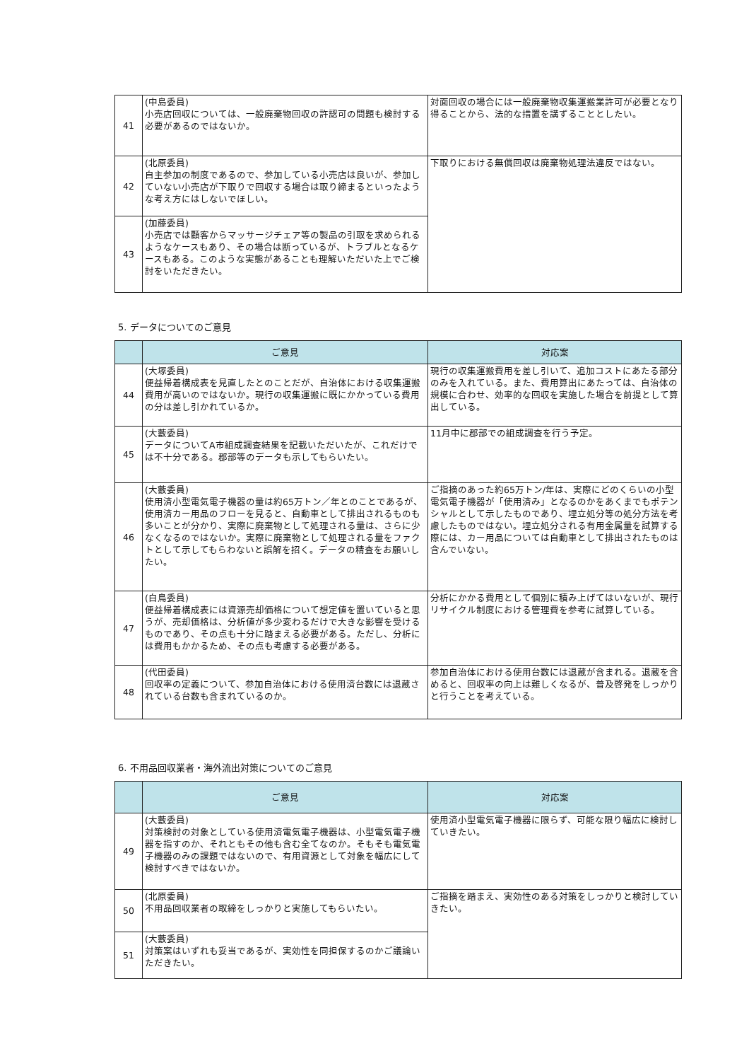| 41 | (中島委員) 小売店回収については、一般廃棄物回収の許認可の問題も検討する必要があるのではないか。 | 対面回収の場合には一般廃棄物収集運搬業許可が必要となり得ることから、法的な措置を講ずることとしたい。 |
| 42 | (北原委員) 自主参加の制度であるので、参加している小売店は良いが、参加していない小売店が下取りで回収する場合は取り締まるといったような考え方にはしないでほしい。 | 下取りにおける無償回収は廃棄物処理法違反ではない。 |
| 43 | (加藤委員) 小売店では顧客からマッサージチェア等の製品の引取を求められるようなケースもあり、その場合は断っているが、トラブルとなるケースもある。このような実態があることも理解いただいた上でご検討をいただきたい。 | |
5. データについてのご意見
| | ご意見 | 対応案 |
| --- | --- | --- |
| 44 | (大塚委員) 便益帰着構成表を見直したとのことだが、自治体における収集運搬費用が高いのではないか。現行の収集運搬に既にかかっている費用の分は差し引かれているか。 | 現行の収集運搬費用を差し引いて、追加コストにあたる部分のみを入れている。また、費用算出にあたっては、自治体の規模に合わせ、効率的な回収を実施した場合を前提として算出している。 |
| 45 | (大藪委員) データについてA市組成調査結果を記載いただいたが、これだけでは不十分である。郡部等のデータも示してもらいたい。 | 11月中に郡部での組成調査を行う予定。 |
| 46 | (大藪委員) 使用済小型電気電子機器の量は約65万トン／年とのことであるが、使用済カー用品のフローを見ると、自動車として排出されるものも多いことが分かり、実際に廃棄物として処理される量は、さらに少なくなるのではないか。実際に廃棄物として処理される量をファクトとして示してもらわないと誤解を招く。データの精査をお願いしたい。 | ご指摘のあった約65万トン/年は、実際にどのくらいの小型電気電子機器が「使用済み」となるのかをあくまでもポテンシャルとして示したものであり、埋立処分等の処分方法を考慮したものではない。埋立処分される有用金属量を試算する際には、カー用品については自動車として排出されたものは含んでいない。 |
| 47 | (白鳥委員) 便益帰着構成表には資源売却価格について想定値を置いていると思うが、売却価格は、分析値が多少変わるだけで大きな影響を受けるものであり、その点も十分に踏まえる必要がある。ただし、分析には費用もかかるため、その点も考慮する必要がある。 | 分析にかかる費用として個別に積み上げてはいないが、現行リサイクル制度における管理費を参考に試算している。 |
| 48 | (代田委員) 回収率の定義について、参加自治体における使用済台数には退蔵されている台数も含まれているのか。 | 参加自治体における使用台数には退蔵が含まれる。退蔵を含めると、回収率の向上は難しくなるが、普及啓発をしっかりと行うことを考えている。 |
6. 不用品回収業者・海外流出対策についてのご意見
| | ご意見 | 対応案 |
| --- | --- | --- |
| 49 | (大藪委員) 対策検討の対象としている使用済電気電子機器は、小型電気電子機器を指すのか、それともその他も含む全てなのか。そもそも電気電子機器のみの課題ではないので、有用資源として対象を幅広にして検討すべきではないか。 | 使用済小型電気電子機器に限らず、可能な限り幅広に検討していきたい。 |
| 50 | (北原委員) 不用品回収業者の取締をしっかりと実施してもらいたい。 | ご指摘を踏まえ、実効性のある対策をしっかりと検討していきたい。 |
| 51 | (大藪委員) 対策案はいずれも妥当であるが、実効性を同担保するのかご議論いただきたい。 | |